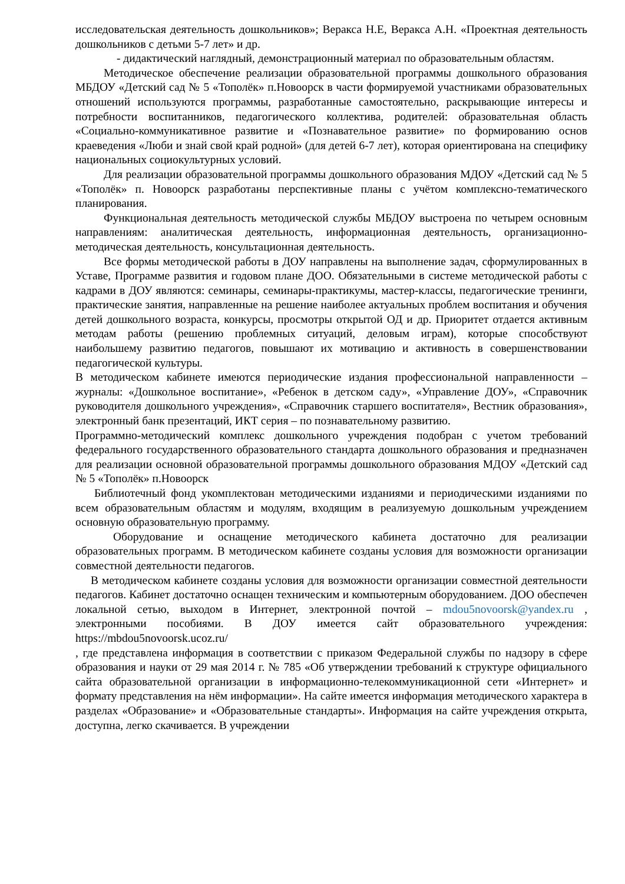исследовательская деятельность дошкольников»; Веракса Н.Е, Веракса А.Н. «Проектная деятельность дошкольников с детьми 5-7 лет» и др.
- дидактический наглядный, демонстрационный материал по образовательным областям.
Методическое обеспечение реализации образовательной программы дошкольного образования МБДОУ «Детский сад № 5 «Тополёк» п.Новоорск в части формируемой участниками образовательных отношений используются программы, разработанные самостоятельно, раскрывающие интересы и потребности воспитанников, педагогического коллектива, родителей: образовательная область «Социально-коммуникативное развитие и «Познавательное развитие» по формированию основ краеведения «Люби и знай свой край родной» (для детей 6-7 лет), которая ориентирована на специфику национальных социокультурных условий.
Для реализации образовательной программы дошкольного образования МДОУ «Детский сад № 5 «Тополёк» п. Новоорск разработаны перспективные планы с учётом комплексно-тематического планирования.
Функциональная деятельность методической службы МБДОУ выстроена по четырем основным направлениям: аналитическая деятельность, информационная деятельность, организационно-методическая деятельность, консультационная деятельность.
Все формы методической работы в ДОУ направлены на выполнение задач, сформулированных в Уставе, Программе развития и годовом плане ДОО. Обязательными в системе методической работы с кадрами в ДОУ являются: семинары, семинары-практикумы, мастер-классы, педагогические тренинги, практические занятия, направленные на решение наиболее актуальных проблем воспитания и обучения детей дошкольного возраста, конкурсы, просмотры открытой ОД и др. Приоритет отдается активным методам работы (решению проблемных ситуаций, деловым играм), которые способствуют наибольшему развитию педагогов, повышают их мотивацию и активность в совершенствовании педагогической культуры.
В методическом кабинете имеются периодические издания профессиональной направленности – журналы: «Дошкольное воспитание», «Ребенок в детском саду», «Управление ДОУ», «Справочник руководителя дошкольного учреждения», «Справочник старшего воспитателя», Вестник образования», электронный банк презентаций, ИКТ серия – по познавательному развитию.
Программно-методический комплекс дошкольного учреждения подобран с учетом требований федерального государственного образовательного стандарта дошкольного образования и предназначен для реализации основной образовательной программы дошкольного образования МДОУ «Детский сад № 5 «Тополёк» п.Новоорск
Библиотечный фонд укомплектован методическими изданиями и периодическими изданиями по всем образовательным областям и модулям, входящим в реализуемую дошкольным учреждением основную образовательную программу.
Оборудование и оснащение методического кабинета достаточно для реализации образовательных программ. В методическом кабинете созданы условия для возможности организации совместной деятельности педагогов.
В методическом кабинете созданы условия для возможности организации совместной деятельности педагогов. Кабинет достаточно оснащен техническим и компьютерным оборудованием. ДОО обеспечен локальной сетью, выходом в Интернет, электронной почтой – mdou5novoorsk@yandex.ru , электронными пособиями. В ДОУ имеется сайт образовательного учреждения: https://mbdou5novoorsk.ucoz.ru/
, где представлена информация в соответствии с приказом Федеральной службы по надзору в сфере образования и науки от 29 мая 2014 г. № 785 «Об утверждении требований к структуре официального сайта образовательной организации в информационно-телекоммуникационной сети «Интернет» и формату представления на нём информации». На сайте имеется информация методического характера в разделах «Образование» и «Образовательные стандарты». Информация на сайте учреждения открыта, доступна, легко скачивается. В учреждении